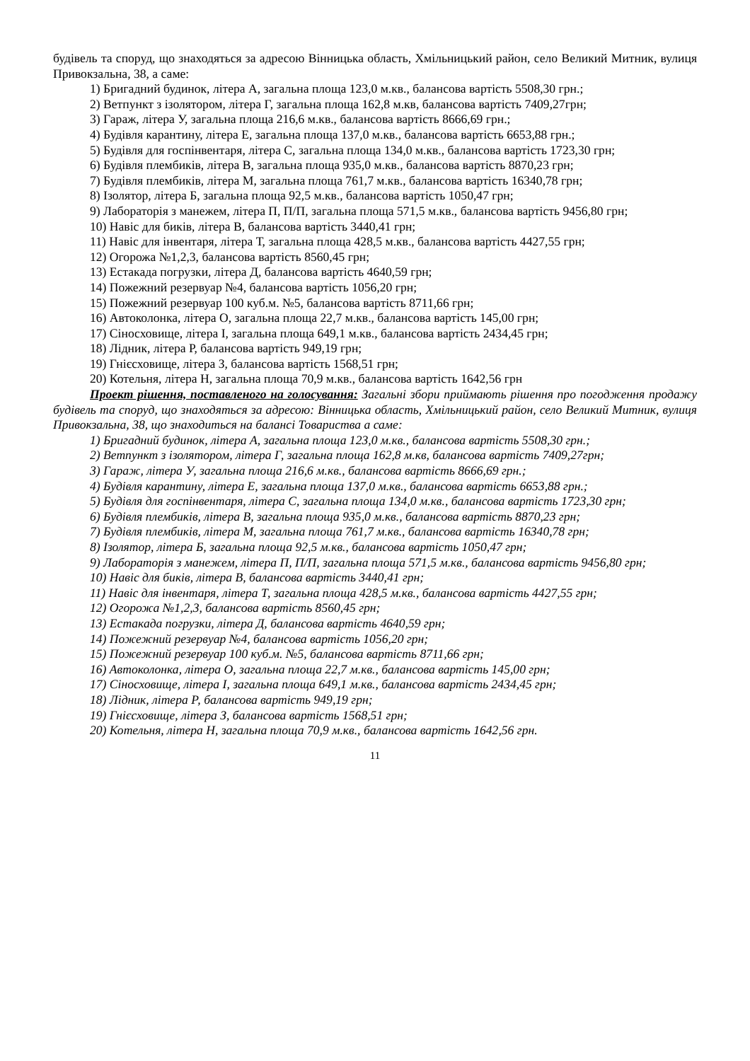будівель та споруд, що знаходяться за адресою Вінницька область, Хмільницький район, село Великий Митник, вулиця Привокзальна, 38, а саме:
1) Бригадний будинок, літера А, загальна площа 123,0 м.кв., балансова вартість 5508,30 грн.;
2) Ветпункт з ізолятором, літера Г, загальна площа 162,8 м.кв, балансова вартість 7409,27грн;
3) Гараж, літера У, загальна площа 216,6 м.кв., балансова вартість 8666,69 грн.;
4) Будівля карантину, літера Е, загальна площа 137,0 м.кв., балансова вартість 6653,88 грн.;
5) Будівля для госпінвентаря, літера С, загальна площа 134,0 м.кв., балансова вартість 1723,30 грн;
6) Будівля плембиків, літера В, загальна площа 935,0 м.кв., балансова вартість 8870,23 грн;
7) Будівля плембиків, літера М, загальна площа 761,7 м.кв., балансова вартість 16340,78 грн;
8) Ізолятор, літера Б, загальна площа 92,5 м.кв., балансова вартість 1050,47 грн;
9) Лабораторія з манежем, літера П, П/П, загальна площа 571,5 м.кв., балансова вартість 9456,80 грн;
10) Навіс для биків, літера В, балансова вартість 3440,41 грн;
11) Навіс для інвентаря, літера Т, загальна площа 428,5 м.кв., балансова вартість 4427,55 грн;
12) Огорожа №1,2,3, балансова вартість 8560,45 грн;
13) Естакада погрузки, літера Д, балансова вартість 4640,59 грн;
14) Пожежний резервуар №4, балансова вартість 1056,20 грн;
15) Пожежний резервуар 100 куб.м. №5, балансова вартість 8711,66 грн;
16) Автоколонка, літера О, загальна площа 22,7 м.кв., балансова вартість 145,00 грн;
17) Сіносховище, літера І, загальна площа 649,1 м.кв., балансова вартість 2434,45 грн;
18) Лідник, літера Р, балансова вартість 949,19 грн;
19) Гнієсховище, літера З, балансова вартість 1568,51 грн;
20) Котельня, літера Н, загальна площа 70,9 м.кв., балансова вартість 1642,56 грн
Проект рішення, поставленого на голосування: Загальні збори приймають рішення про погодження продажу будівель та споруд, що знаходяться за адресою: Вінницька область, Хмільницький район, село Великий Митник, вулиця Привокзальна, 38, що знаходиться на балансі Товариства а саме:
1) Бригадний будинок, літера А, загальна площа 123,0 м.кв., балансова вартість 5508,30 грн.;
2) Ветпункт з ізолятором, літера Г, загальна площа 162,8 м.кв, балансова вартість 7409,27грн;
3) Гараж, літера У, загальна площа 216,6 м.кв., балансова вартість 8666,69 грн.;
4) Будівля карантину, літера Е, загальна площа 137,0 м.кв., балансова вартість 6653,88 грн.;
5) Будівля для госпінвентаря, літера С, загальна площа 134,0 м.кв., балансова вартість 1723,30 грн;
6) Будівля плембиків, літера В, загальна площа 935,0 м.кв., балансова вартість 8870,23 грн;
7) Будівля плембиків, літера М, загальна площа 761,7 м.кв., балансова вартість 16340,78 грн;
8) Ізолятор, літера Б, загальна площа 92,5 м.кв., балансова вартість 1050,47 грн;
9) Лабораторія з манежем, літера П, П/П, загальна площа 571,5 м.кв., балансова вартість 9456,80 грн;
10) Навіс для биків, літера В, балансова вартість 3440,41 грн;
11) Навіс для інвентаря, літера Т, загальна площа 428,5 м.кв., балансова вартість 4427,55 грн;
12) Огорожа №1,2,3, балансова вартість 8560,45 грн;
13) Естакада погрузки, літера Д, балансова вартість 4640,59 грн;
14) Пожежний резервуар №4, балансова вартість 1056,20 грн;
15) Пожежний резервуар 100 куб.м. №5, балансова вартість 8711,66 грн;
16) Автоколонка, літера О, загальна площа 22,7 м.кв., балансова вартість 145,00 грн;
17) Сіносховище, літера І, загальна площа 649,1 м.кв., балансова вартість 2434,45 грн;
18) Лідник, літера Р, балансова вартість 949,19 грн;
19) Гнієсховище, літера З, балансова вартість 1568,51 грн;
20) Котельня, літера Н, загальна площа 70,9 м.кв., балансова вартість 1642,56 грн.
11